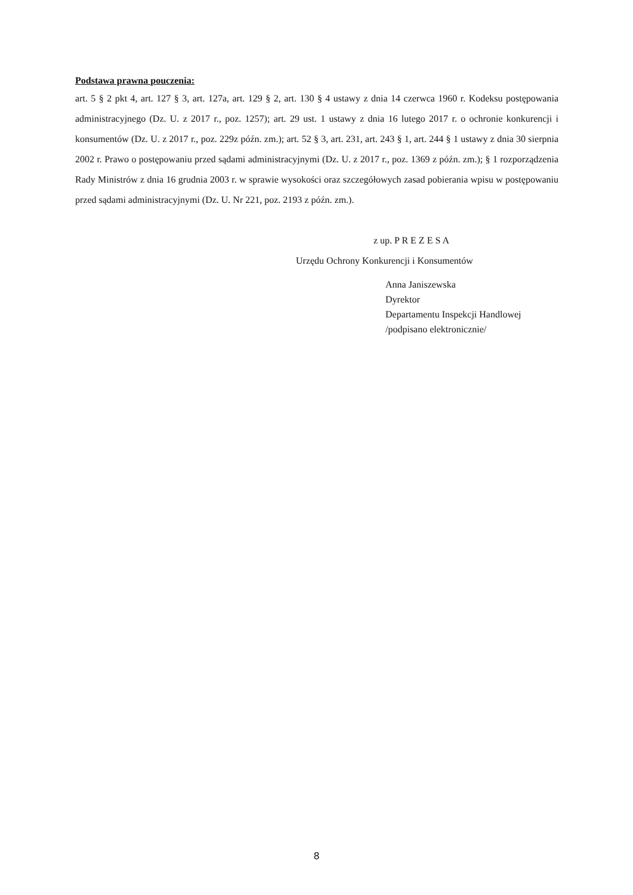Podstawa prawna pouczenia:
art. 5 § 2 pkt 4, art. 127 § 3, art. 127a, art. 129 § 2, art. 130 § 4 ustawy z dnia 14 czerwca 1960 r. Kodeksu postępowania administracyjnego (Dz. U. z 2017 r., poz. 1257); art. 29 ust. 1 ustawy z dnia 16 lutego 2017 r. o ochronie konkurencji i konsumentów (Dz. U. z 2017 r., poz. 229z późn. zm.); art. 52 § 3, art. 231, art. 243 § 1, art. 244 § 1 ustawy z dnia 30 sierpnia 2002 r. Prawo o postępowaniu przed sądami administracyjnymi (Dz. U. z 2017 r., poz. 1369 z późn. zm.); § 1 rozporządzenia Rady Ministrów z dnia 16 grudnia 2003 r. w sprawie wysokości oraz szczegółowych zasad pobierania wpisu w postępowaniu przed sądami administracyjnymi (Dz. U. Nr 221, poz. 2193 z późn. zm.).
z up. P R E Z E S A
Urzędu Ochrony Konkurencji i Konsumentów
Anna Janiszewska
Dyrektor
Departamentu Inspekcji Handlowej
/podpisano elektronicznie/
8